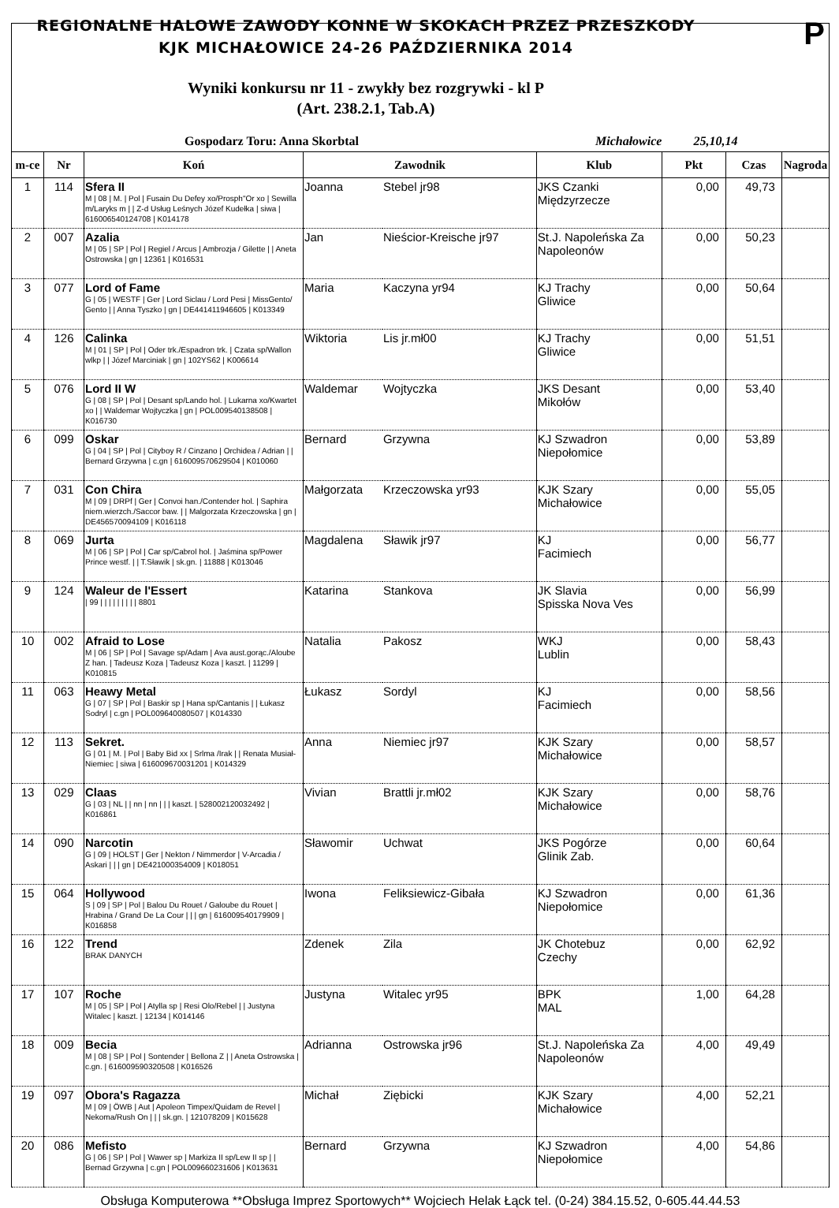P
REGIONALNE HALOWE ZAWODY KONNE W SKOKACH PRZEZ PRZESZKODY
KJK MICHAŁOWICE 24-26 PAŹDZIERNIKA 2014
Wyniki konkursu nr 11 - zwykły bez rozgrywki - kl P
(Art. 238.2.1, Tab.A)
Gospodarz Toru: Anna Skorbtal Michałowice 25,10,14
| m-ce | Nr | Koń | Zawodnik | | Klub | Pkt | Czas | Nagroda |
| --- | --- | --- | --- | --- | --- | --- | --- | --- |
| 1 | 114 | Sfera II M / 08 / M. / Pol / Fusain Du Defey xo/Prosph"Or xo / Sewilla m/Laryks m / / Z-d Usług Leśnych Józef Kudełka / siwa / 616006540124708 / K014178 | Joanna | Stebel jr98 | JKS Czanki Międzyrzecze | 0,00 | 49,73 | |
| 2 | 007 | Azalia M / 05 / SP / Pol / Regiel / Arcus / Ambrozja / Gilette / / Aneta Ostrowska / gn / 12361 / K016531 | Jan | Nieścior-Kreische jr97 | St.J. Napoleńska Za Napoleonów | 0,00 | 50,23 | |
| 3 | 077 | Lord of Fame G / 05 / WESTF / Ger / Lord Siclau / Lord Pesi / MissGento/ Gento / / Anna Tyszko / gn / DE441411946605 / K013349 | Maria | Kaczyna yr94 | KJ Trachy Gliwice | 0,00 | 50,64 | |
| 4 | 126 | Calinka M / 01 / SP / Pol / Oder trk./Espadron trk. / Czata sp/Wallon wlkp / / Józef Marciniak / gn / 102YS62 / K006614 | Wiktoria | Lis jr.mł00 | KJ Trachy Gliwice | 0,00 | 51,51 | |
| 5 | 076 | Lord II W G / 08 / SP / Pol / Desant sp/Lando hol. / Lukarna xo/Kwartet xo / / Waldemar Wojtyczka / gn / POL009540138508 / K016730 | Waldemar | Wojtyczka | JKS Desant Mikołów | 0,00 | 53,40 | |
| 6 | 099 | Oskar G / 04 / SP / Pol / Cityboy R / Cinzano / Orchidea / Adrian / / Bernard Grzywna / c.gn / 616009570629504 / K010060 | Bernard | Grzywna | KJ Szwadron Niepołomice | 0,00 | 53,89 | |
| 7 | 031 | Con Chira M / 09 / DRPf / Ger / Convoi han./Contender hol. / Saphira niem.wierzch./Saccor baw. / / Malgorzata Krzeczowska / gn / DE456570094109 / K016118 | Małgorzata | Krzeczowska yr93 | KJK Szary Michałowice | 0,00 | 55,05 | |
| 8 | 069 | Jurta M / 06 / SP / Pol / Car sp/Cabrol hol. / Jaśmina sp/Power Prince westf. / / T.Sławik / sk.gn. / 11888 / K013046 | Magdalena | Sławik jr97 | KJ Facimiech | 0,00 | 56,77 | |
| 9 | 124 | Waleur de l'Essert / 99 / / / / / / / / / 8801 | Katarina | Stankova | JK Slavia Spisska Nova Ves | 0,00 | 56,99 | |
| 10 | 002 | Afraid to Lose M / 06 / SP / Pol / Savage sp/Adam / Ava aust.gorąc./Aloube Z han. / Tadeusz Koza / Tadeusz Koza / kaszt. / 11299 / K010815 | Natalia | Pakosz | WKJ Lublin | 0,00 | 58,43 | |
| 11 | 063 | Heawy Metal G / 07 / SP / Pol / Baskir sp / Hana sp/Cantanis / / Łukasz Sodryl / c.gn / POL009640080507 / K014330 | Łukasz | Sordyl | KJ Facimiech | 0,00 | 58,56 | |
| 12 | 113 | Sekret. G / 01 / M. / Pol / Baby Bid xx / Srlma /Irak / / Renata Musiał-Niemiec / siwa / 616009670031201 / K014329 | Anna | Niemiec jr97 | KJK Szary Michałowice | 0,00 | 58,57 | |
| 13 | 029 | Claas G / 03 / NL / / nn / nn / / / kaszt. / 528002120032492 / K016861 | Vivian | Brattli jr.mł02 | KJK Szary Michałowice | 0,00 | 58,76 | |
| 14 | 090 | Narcotin G / 09 / HOLST / Ger / Nekton / Nimmerdor / V-Arcadia / Askari / / / gn / DE421000354009 / K018051 | Sławomir | Uchwat | JKS Pogórze Glinik Zab. | 0,00 | 60,64 | |
| 15 | 064 | Hollywood S / 09 / SP / Pol / Balou Du Rouet / Galoube du Rouet / Hrabina / Grand De La Cour / / / gn / 616009540179909 / K016858 | Iwona | Feliksiewicz-Gibała | KJ Szwadron Niepołomice | 0,00 | 61,36 | |
| 16 | 122 | Trend BRAK DANYCH | Zdenek | Zila | JK Chotebuz Czechy | 0,00 | 62,92 | |
| 17 | 107 | Roche M / 05 / SP / Pol / Atylla sp / Resi Olo/Rebel / / Justyna Witalec / kaszt. / 12134 / K014146 | Justyna | Witalec yr95 | BPK MAL | 1,00 | 64,28 | |
| 18 | 009 | Becia M / 08 / SP / Pol / Sontender / Bellona Z / / Aneta Ostrowska / c.gn. / 616009590320508 / K016526 | Adrianna | Ostrowska jr96 | St.J. Napoleńska Za Napoleonów | 4,00 | 49,49 | |
| 19 | 097 | Obora's Ragazza M / 09 / ÖWB / Aut / Apoleon Timpex/Quidam de Revel / Nekoma/Rush On / / / sk.gn. / 121078209 / K015628 | Michał | Ziębicki | KJK Szary Michałowice | 4,00 | 52,21 | |
| 20 | 086 | Mefisto G / 06 / SP / Pol / Wawer sp / Markiza II sp/Lew II sp / / Bernad Grzywna / c.gn / POL009660231606 / K013631 | Bernard | Grzywna | KJ Szwadron Niepołomice | 4,00 | 54,86 | |
Obsługa Komputerowa **Obsługa Imprez Sportowych** Wojciech Helak Łąck tel. (0-24) 384.15.52, 0-605.44.44.53